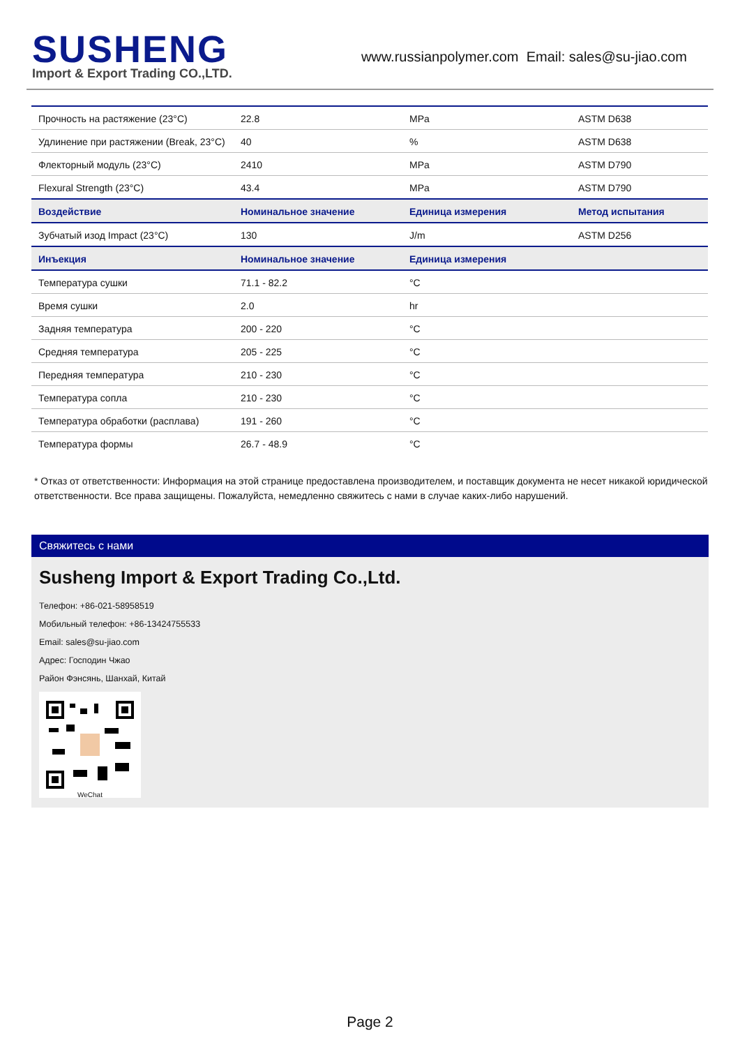SUSHENG
Import & Export Trading CO.,LTD.
www.russianpolymer.com Email: sales@su-jiao.com
| Прочность на растяжение (23°C) | 22.8 | MPa | ASTM D638 |
| Удлинение при растяжении (Break, 23°C) | 40 | % | ASTM D638 |
| Флекторный модуль (23°C) | 2410 | MPa | ASTM D790 |
| Flexural Strength (23°C) | 43.4 | MPa | ASTM D790 |
| Воздействие | Номинальное значение | Единица измерения | Метод испытания |
| Зубчатый изод Impact (23°C) | 130 | J/m | ASTM D256 |
| Инъекция | Номинальное значение | Единица измерения | |
| Температура сушки | 71.1 - 82.2 | °C | |
| Время сушки | 2.0 | hr | |
| Задняя температура | 200 - 220 | °C | |
| Средняя температура | 205 - 225 | °C | |
| Передняя температура | 210 - 230 | °C | |
| Температура сопла | 210 - 230 | °C | |
| Температура обработки (расплава) | 191 - 260 | °C | |
| Температура формы | 26.7 - 48.9 | °C | |
* Отказ от ответственности: Информация на этой странице предоставлена производителем, и поставщик документа не несет никакой юридической ответственности. Все права защищены. Пожалуйста, немедленно свяжитесь с нами в случае каких-либо нарушений.
Свяжитесь с нами
Susheng Import & Export Trading Co.,Ltd.
Телефон: +86-021-58958519
Мобильный телефон: +86-13424755533
Email: sales@su-jiao.com
Адрес: Господин Чжао
Район Фэнсянь, Шанхай, Китай
WeChat
Page 2